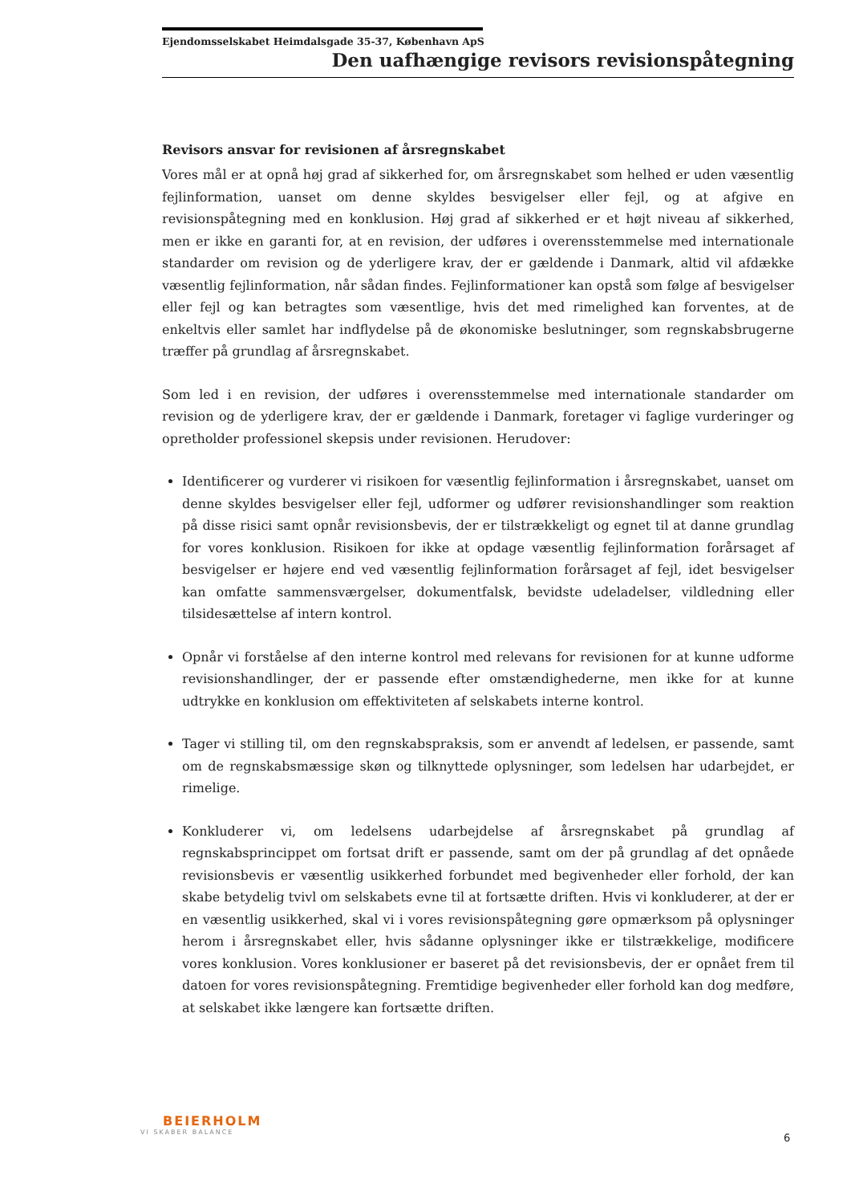Ejendomsselskabet Heimdalsgade 35-37, København ApS
Den uafhængige revisors revisionspåtegning
Revisors ansvar for revisionen af årsregnskabet
Vores mål er at opnå høj grad af sikkerhed for, om årsregnskabet som helhed er uden væsentlig fejlinformation, uanset om denne skyldes besvigelser eller fejl, og at afgive en revisionspåtegning med en konklusion. Høj grad af sikkerhed er et højt niveau af sikkerhed, men er ikke en garanti for, at en revision, der udføres i overensstemmelse med internationale standarder om revision og de yderligere krav, der er gældende i Danmark, altid vil afdække væsentlig fejlinformation, når sådan findes. Fejlinformationer kan opstå som følge af besvigelser eller fejl og kan betragtes som væsentlige, hvis det med rimelighed kan forventes, at de enkeltvis eller samlet har indflydelse på de økonomiske beslutninger, som regnskabsbrugerne træffer på grundlag af årsregnskabet.
Som led i en revision, der udføres i overensstemmelse med internationale standarder om revision og de yderligere krav, der er gældende i Danmark, foretager vi faglige vurderinger og opretholder professionel skepsis under revisionen. Herudover:
Identificerer og vurderer vi risikoen for væsentlig fejlinformation i årsregnskabet, uanset om denne skyldes besvigelser eller fejl, udformer og udfører revisionshandlinger som reaktion på disse risici samt opnår revisionsbevis, der er tilstrækkeligt og egnet til at danne grundlag for vores konklusion. Risikoen for ikke at opdage væsentlig fejlinformation forårsaget af besvigelser er højere end ved væsentlig fejlinformation forårsaget af fejl, idet besvigelser kan omfatte sammensværgelser, dokumentfalsk, bevidste udeladelser, vildledning eller tilsidesættelse af intern kontrol.
Opnår vi forståelse af den interne kontrol med relevans for revisionen for at kunne udforme revisionshandlinger, der er passende efter omstændighederne, men ikke for at kunne udtrykke en konklusion om effektiviteten af selskabets interne kontrol.
Tager vi stilling til, om den regnskabspraksis, som er anvendt af ledelsen, er passende, samt om de regnskabsmæssige skøn og tilknyttede oplysninger, som ledelsen har udarbejdet, er rimelige.
Konkluderer vi, om ledelsens udarbejdelse af årsregnskabet på grundlag af regnskabsprincippet om fortsat drift er passende, samt om der på grundlag af det opnåede revisionsbevis er væsentlig usikkerhed forbundet med begivenheder eller forhold, der kan skabe betydelig tvivl om selskabets evne til at fortsætte driften. Hvis vi konkluderer, at der er en væsentlig usikkerhed, skal vi i vores revisionspåtegning gøre opmærksom på oplysninger herom i årsregnskabet eller, hvis sådanne oplysninger ikke er tilstrækkelige, modificere vores konklusion. Vores konklusioner er baseret på det revisionsbevis, der er opnået frem til datoen for vores revisionspåtegning. Fremtidige begivenheder eller forhold kan dog medføre, at selskabet ikke længere kan fortsætte driften.
BEIERHOLM
VI SKABER BALANCE
6